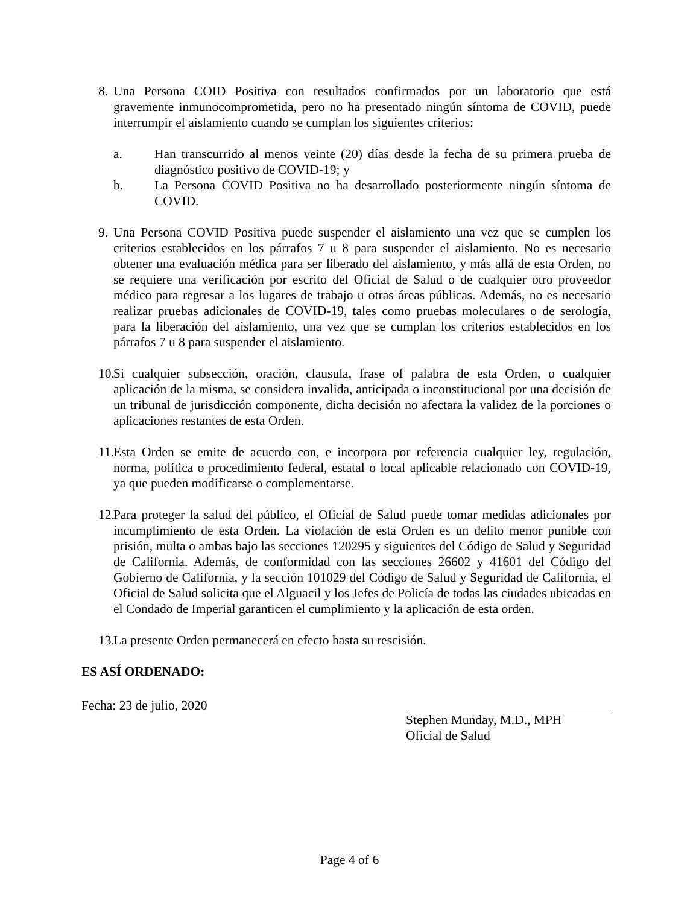8. Una Persona COID Positiva con resultados confirmados por un laboratorio que está gravemente inmunocomprometida, pero no ha presentado ningún síntoma de COVID, puede interrumpir el aislamiento cuando se cumplan los siguientes criterios:
a. Han transcurrido al menos veinte (20) días desde la fecha de su primera prueba de diagnóstico positivo de COVID-19; y
b. La Persona COVID Positiva no ha desarrollado posteriormente ningún síntoma de COVID.
9. Una Persona COVID Positiva puede suspender el aislamiento una vez que se cumplen los criterios establecidos en los párrafos 7 u 8 para suspender el aislamiento. No es necesario obtener una evaluación médica para ser liberado del aislamiento, y más allá de esta Orden, no se requiere una verificación por escrito del Oficial de Salud o de cualquier otro proveedor médico para regresar a los lugares de trabajo u otras áreas públicas. Además, no es necesario realizar pruebas adicionales de COVID-19, tales como pruebas moleculares o de serología, para la liberación del aislamiento, una vez que se cumplan los criterios establecidos en los párrafos 7 u 8 para suspender el aislamiento.
10. Si cualquier subsección, oración, clausula, frase of palabra de esta Orden, o cualquier aplicación de la misma, se considera invalida, anticipada o inconstitucional por una decisión de un tribunal de jurisdicción componente, dicha decisión no afectara la validez de la porciones o aplicaciones restantes de esta Orden.
11. Esta Orden se emite de acuerdo con, e incorpora por referencia cualquier ley, regulación, norma, política o procedimiento federal, estatal o local aplicable relacionado con COVID-19, ya que pueden modificarse o complementarse.
12. Para proteger la salud del público, el Oficial de Salud puede tomar medidas adicionales por incumplimiento de esta Orden. La violación de esta Orden es un delito menor punible con prisión, multa o ambas bajo las secciones 120295 y siguientes del Código de Salud y Seguridad de California. Además, de conformidad con las secciones 26602 y 41601 del Código del Gobierno de California, y la sección 101029 del Código de Salud y Seguridad de California, el Oficial de Salud solicita que el Alguacil y los Jefes de Policía de todas las ciudades ubicadas en el Condado de Imperial garanticen el cumplimiento y la aplicación de esta orden.
13. La presente Orden permanecerá en efecto hasta su rescisión.
ES ASÍ ORDENADO:
Fecha: 23 de julio, 2020 Stephen Munday, M.D., MPH
Oficial de Salud
Page 4 of 6